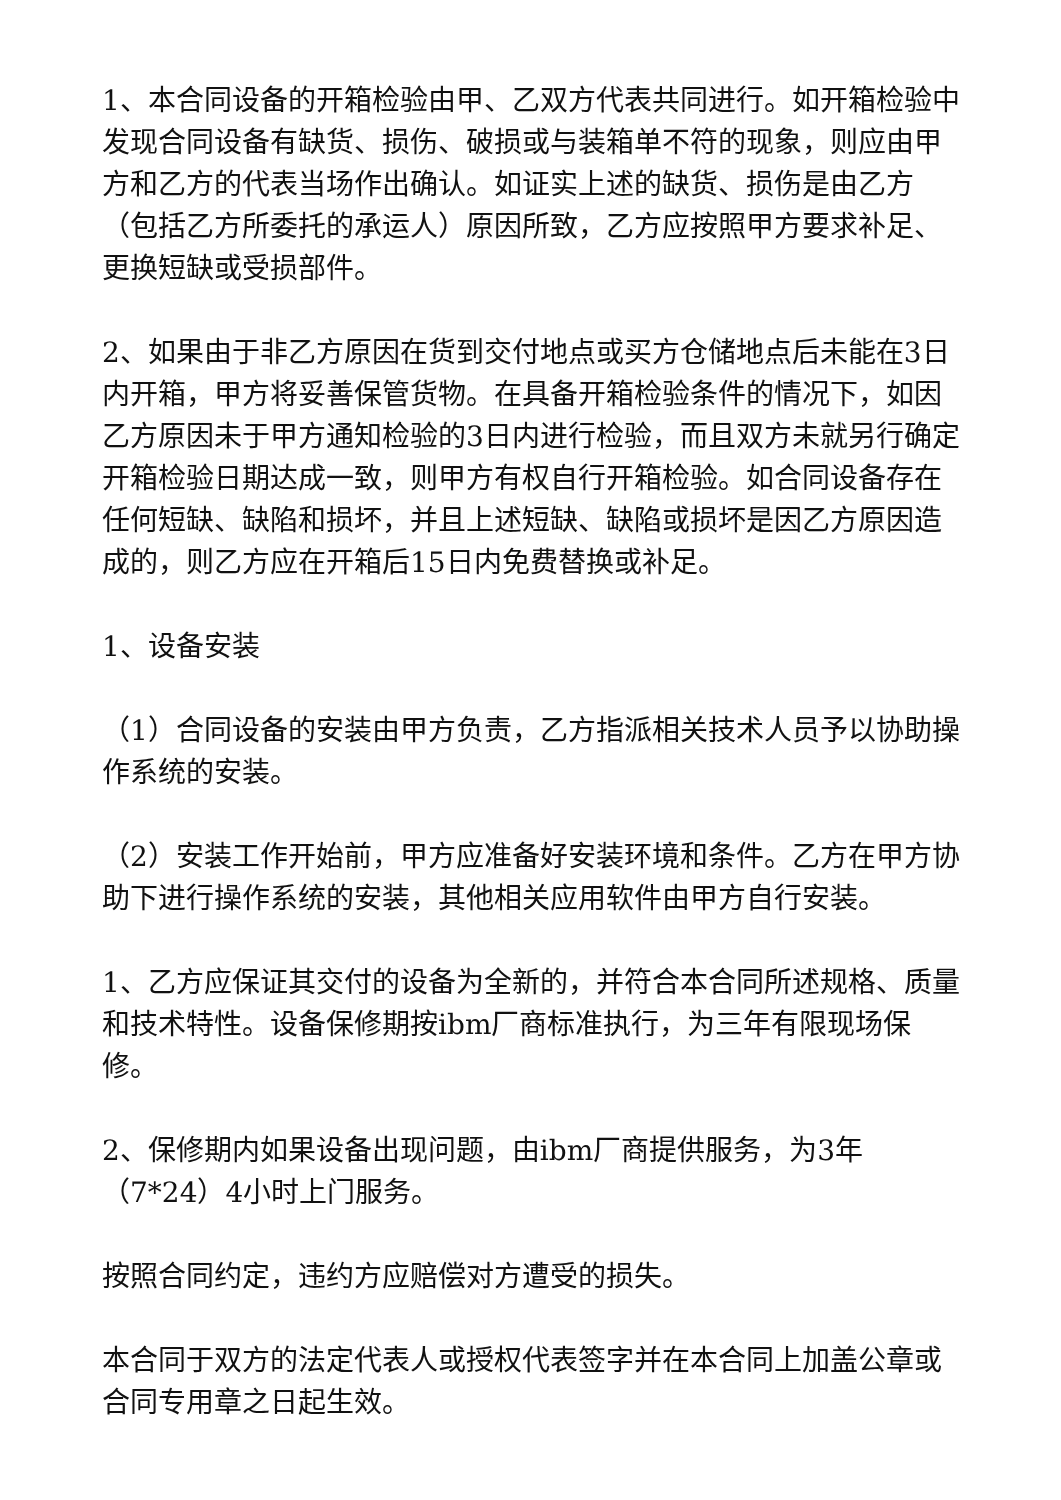1、本合同设备的开箱检验由甲、乙双方代表共同进行。如开箱检验中发现合同设备有缺货、损伤、破损或与装箱单不符的现象，则应由甲方和乙方的代表当场作出确认。如证实上述的缺货、损伤是由乙方（包括乙方所委托的承运人）原因所致，乙方应按照甲方要求补足、更换短缺或受损部件。
2、如果由于非乙方原因在货到交付地点或买方仓储地点后未能在3日内开箱，甲方将妥善保管货物。在具备开箱检验条件的情况下，如因乙方原因未于甲方通知检验的3日内进行检验，而且双方未就另行确定开箱检验日期达成一致，则甲方有权自行开箱检验。如合同设备存在任何短缺、缺陷和损坏，并且上述短缺、缺陷或损坏是因乙方原因造成的，则乙方应在开箱后15日内免费替换或补足。
1、设备安装
（1）合同设备的安装由甲方负责，乙方指派相关技术人员予以协助操作系统的安装。
（2）安装工作开始前，甲方应准备好安装环境和条件。乙方在甲方协助下进行操作系统的安装，其他相关应用软件由甲方自行安装。
1、乙方应保证其交付的设备为全新的，并符合本合同所述规格、质量和技术特性。设备保修期按ibm厂商标准执行，为三年有限现场保修。
2、保修期内如果设备出现问题，由ibm厂商提供服务，为3年（7*24）4小时上门服务。
按照合同约定，违约方应赔偿对方遭受的损失。
本合同于双方的法定代表人或授权代表签字并在本合同上加盖公章或合同专用章之日起生效。